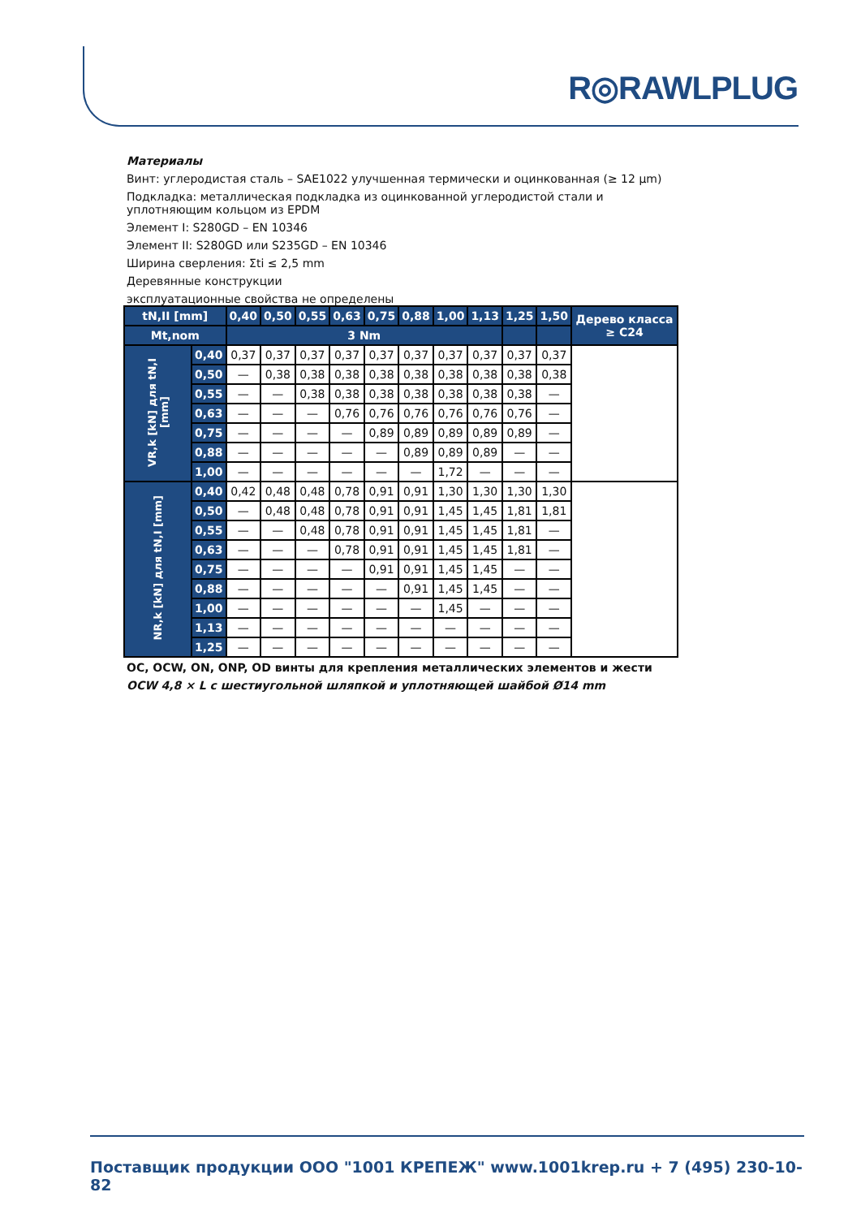R◎RAWLPLUG
Материалы
Винт: углеродистая сталь – SAE1022 улучшенная термически и оцинкованная (≥ 12 µm)
Подкладка: металлическая подкладка из оцинкованной углеродистой стали и уплотняющим кольцом из EPDM
Элемент I: S280GD – EN 10346
Элемент II: S280GD или S235GD – EN 10346
Ширина сверления: Σti ≤ 2,5 mm
Деревянные конструкции
эксплуатационные свойства не определены
| tN,II [mm] | | 0,40 | 0,50 | 0,55 | 0,63 | 0,75 | 0,88 | 1,00 | 1,13 | 1,25 | 1,50 | Дерево класса ≥ C24 |
| --- | --- | --- | --- | --- | --- | --- | --- | --- | --- | --- | --- | --- |
| Mt,nom | | 3 Nm | | | | | | | | | | |
| VR,k [kN] для tN,I [mm] | 0,40 | 0,37 | 0,37 | 0,37 | 0,37 | 0,37 | 0,37 | 0,37 | 0,37 | 0,37 | 0,37 | |
| | 0,50 | — | 0,38 | 0,38 | 0,38 | 0,38 | 0,38 | 0,38 | 0,38 | 0,38 | 0,38 | |
| | 0,55 | — | — | 0,38 | 0,38 | 0,38 | 0,38 | 0,38 | 0,38 | 0,38 | — | |
| | 0,63 | — | — | — | 0,76 | 0,76 | 0,76 | 0,76 | 0,76 | 0,76 | — | |
| | 0,75 | — | — | — | — | 0,89 | 0,89 | 0,89 | 0,89 | 0,89 | — | |
| | 0,88 | — | — | — | — | — | 0,89 | 0,89 | 0,89 | — | — | |
| | 1,00 | — | — | — | — | — | — | 1,72 | — | — | — | |
| NR,k [kN] для tN,I [mm] | 0,40 | 0,42 | 0,48 | 0,48 | 0,78 | 0,91 | 0,91 | 1,30 | 1,30 | 1,30 | 1,30 | |
| | 0,50 | — | 0,48 | 0,48 | 0,78 | 0,91 | 0,91 | 1,45 | 1,45 | 1,81 | 1,81 | |
| | 0,55 | — | — | 0,48 | 0,78 | 0,91 | 0,91 | 1,45 | 1,45 | 1,81 | — | |
| | 0,63 | — | — | — | 0,78 | 0,91 | 0,91 | 1,45 | 1,45 | 1,81 | — | |
| | 0,75 | — | — | — | — | 0,91 | 0,91 | 1,45 | 1,45 | — | — | |
| | 0,88 | — | — | — | — | — | 0,91 | 1,45 | 1,45 | — | — | |
| | 1,00 | — | — | — | — | — | — | 1,45 | — | — | — | |
| | 1,13 | — | — | — | — | — | — | — | — | — | — | |
| | 1,25 | — | — | — | — | — | — | — | — | — | — | |
OC, OCW, ON, ONP, OD винты для крепления металлических элементов и жести
OCW 4,8 × L с шестиугольной шляпкой и уплотняющей шайбой Ø14 mm
Поставщик продукции ООО "1001 КРЕПЕЖ" www.1001krep.ru + 7 (495) 230-10-82